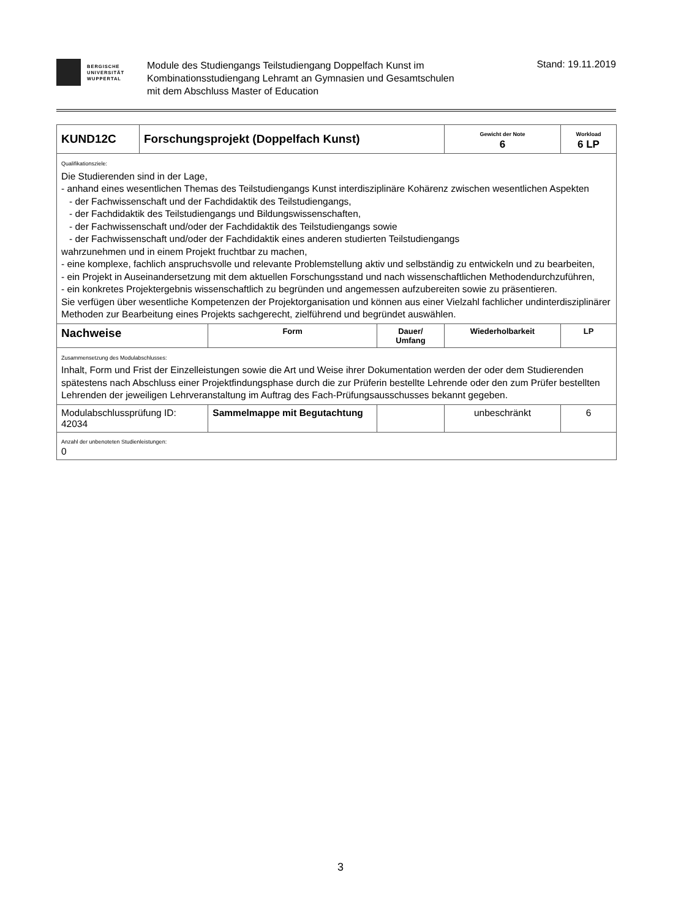BERGISCHE
UNIVERSITÄT
WUPPERTAL
Module des Studiengangs Teilstudiengang Doppelfach Kunst im
Kombinationsstudiengang Lehramt an Gymnasien und Gesamtschulen
mit dem Abschluss Master of Education
Stand: 19.11.2019
| KUND12C | Forschungsprojekt (Doppelfach Kunst) | | | Gewicht der Note 6 | Workload 6 LP |
| Qualifikationsziele: Die Studierenden sind in der Lage, - anhand eines wesentlichen Themas des Teilstudiengangs Kunst interdisziplinäre Kohärenz zwischen wesentlichen Aspekten - der Fachwissenschaft und der Fachdidaktik des Teilstudiengangs, - der Fachdidaktik des Teilstudiengangs und Bildungswissenschaften, - der Fachwissenschaft und/oder der Fachdidaktik des Teilstudiengangs sowie - der Fachwissenschaft und/oder der Fachdidaktik eines anderen studierten Teilstudiengangs wahrzunehmen und in einem Projekt fruchtbar zu machen, - eine komplexe, fachlich anspruchsvolle und relevante Problemstellung aktiv und selbständig zu entwickeln und zu bearbeiten, - ein Projekt in Auseinandersetzung mit dem aktuellen Forschungsstand und nach wissenschaftlichen Methodendurchzuführen, - ein konkretes Projektergebnis wissenschaftlich zu begründen und angemessen aufzubereiten sowie zu präsentieren. Sie verfügen über wesentliche Kompetenzen der Projektorganisation und können aus einer Vielzahl fachlicher undinterdisziplinärer Methoden zur Bearbeitung eines Projekts sachgerecht, zielführend und begründet auswählen. | | | | | |
| Nachweise | | Form | Dauer/ Umfang | Wiederholbarkeit | LP |
| Zusammensetzung des Modulabschlusses: Inhalt, Form und Frist der Einzelleistungen sowie die Art und Weise ihrer Dokumentation werden der oder dem Studierenden spätestens nach Abschluss einer Projektfindungsphase durch die zur Prüferin bestellte Lehrende oder den zum Prüfer bestellten Lehrenden der jeweiligen Lehrveranstaltung im Auftrag des Fach-Prüfungsausschusses bekannt gegeben. | | | | | |
| Modulabschlussprüfung ID: 42034 | | Sammelmappe mit Begutachtung | | unbeschränkt | 6 |
| Anzahl der unbenoteten Studienleistungen: 0 | | | | | |
3